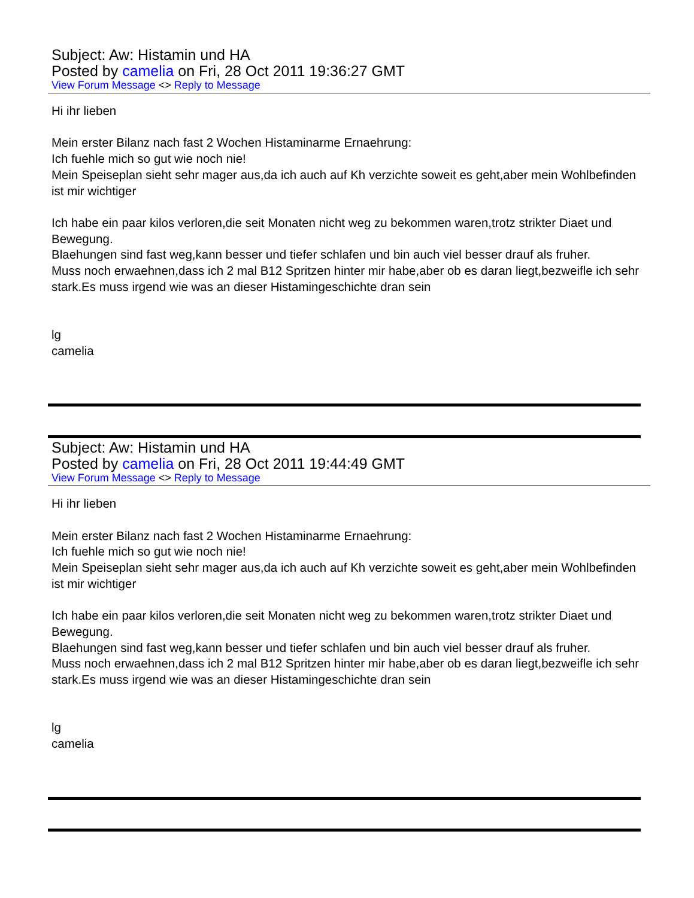Subject: Aw: Histamin und HA
Posted by camelia on Fri, 28 Oct 2011 19:36:27 GMT
View Forum Message <> Reply to Message
Hi ihr lieben
Mein erster Bilanz nach fast 2 Wochen Histaminarme Ernaehrung:
Ich fuehle mich so gut wie noch nie!
Mein Speiseplan sieht sehr mager aus,da ich auch auf Kh verzichte soweit es geht,aber mein Wohlbefinden ist mir wichtiger
Ich habe ein paar kilos verloren,die seit Monaten nicht weg zu bekommen waren,trotz strikter Diaet und Bewegung.
Blaehungen sind fast weg,kann besser und tiefer schlafen und bin auch viel besser drauf als fruher.
Muss noch erwaehnen,dass ich 2 mal B12 Spritzen hinter mir habe,aber ob es daran liegt,bezweifle ich sehr stark.Es muss irgend wie was an dieser Histamingeschichte dran sein
lg
camelia
Subject: Aw: Histamin und HA
Posted by camelia on Fri, 28 Oct 2011 19:44:49 GMT
View Forum Message <> Reply to Message
Hi ihr lieben
Mein erster Bilanz nach fast 2 Wochen Histaminarme Ernaehrung:
Ich fuehle mich so gut wie noch nie!
Mein Speiseplan sieht sehr mager aus,da ich auch auf Kh verzichte soweit es geht,aber mein Wohlbefinden ist mir wichtiger
Ich habe ein paar kilos verloren,die seit Monaten nicht weg zu bekommen waren,trotz strikter Diaet und Bewegung.
Blaehungen sind fast weg,kann besser und tiefer schlafen und bin auch viel besser drauf als fruher.
Muss noch erwaehnen,dass ich 2 mal B12 Spritzen hinter mir habe,aber ob es daran liegt,bezweifle ich sehr stark.Es muss irgend wie was an dieser Histamingeschichte dran sein
lg
camelia